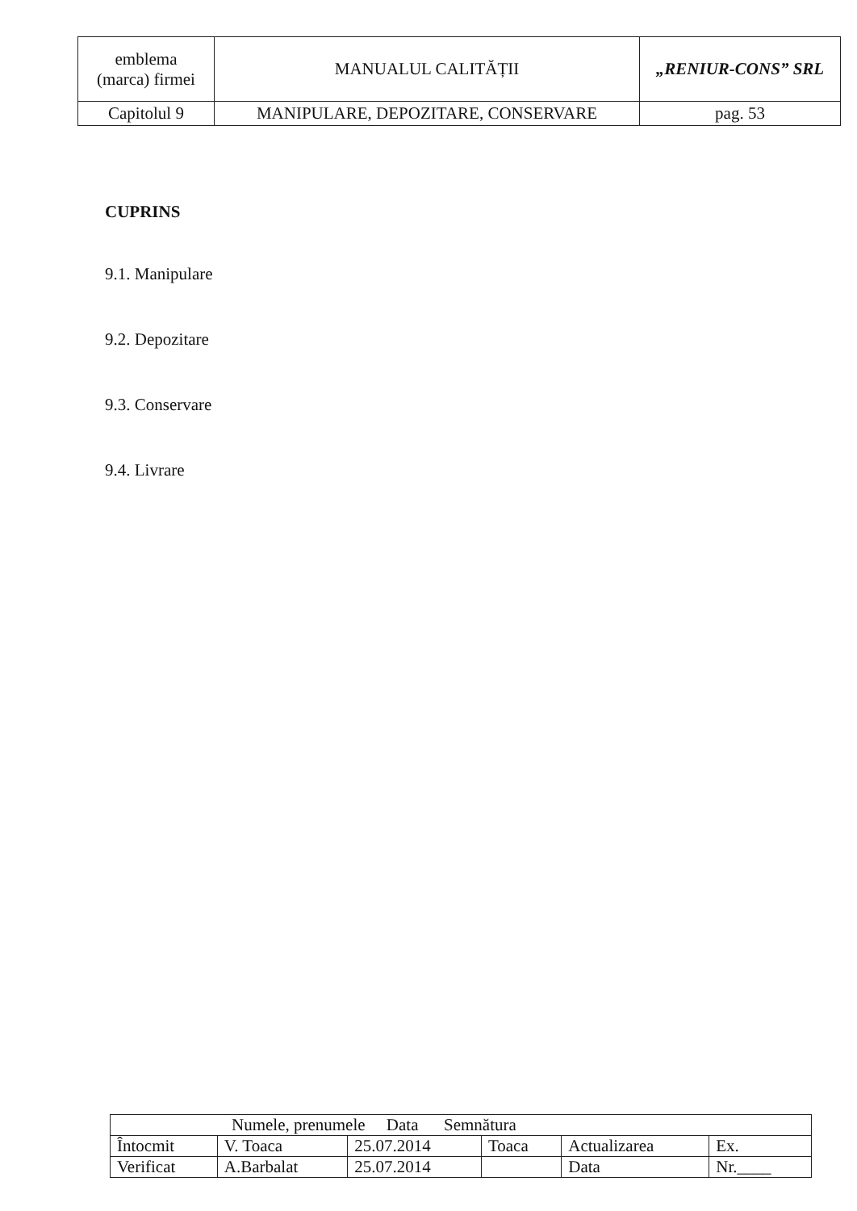| emblema (marca) firmei | MANUALUL CALITĂȚII | „RENIUR-CONS” SRL |
| Capitolul 9 | MANIPULARE, DEPOZITARE, CONSERVARE | pag. 53 |
CUPRINS
9.1. Manipulare
9.2. Depozitare
9.3. Conservare
9.4. Livrare
| Numele, prenumele Data Semnătura | | | | | |
| Întocmit | V. Toaca | 25.07.2014 | Toaca | Actualizarea | Ex. |
| Verificat | A.Barbalat | 25.07.2014 | | Data | Nr.____ |